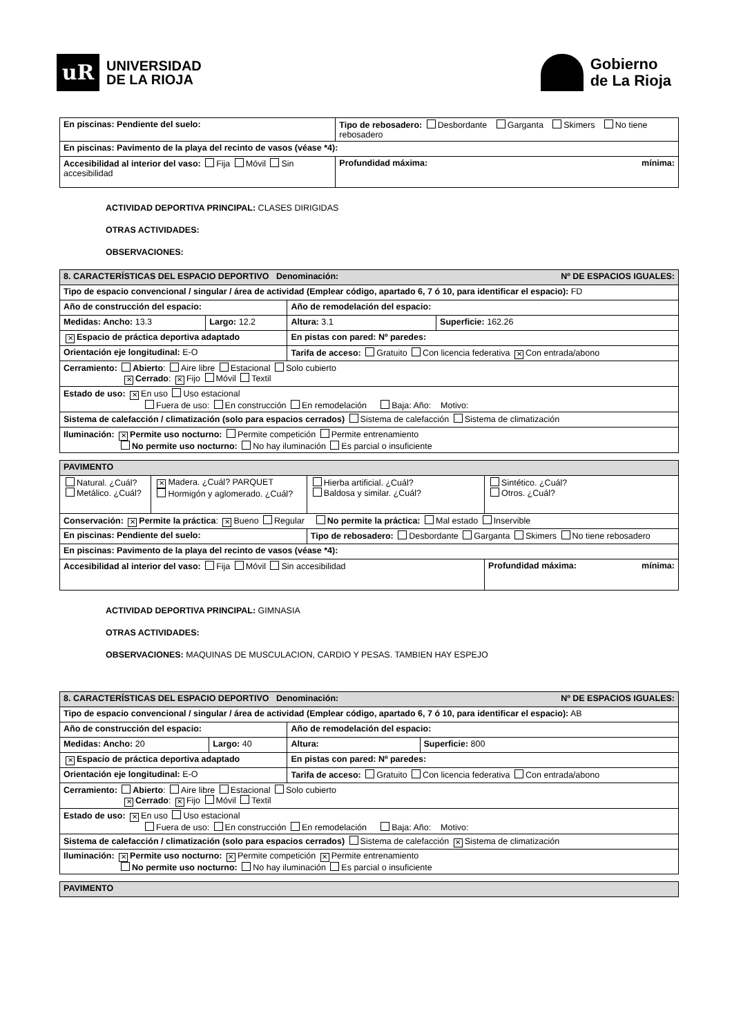uR
UNIVERSIDAD
DE LA RIOJA
Gobierno
de La Rioja
| En piscinas: Pendiente del suelo: | Tipo de rebosadero: Desbordante Garganta Skimers No tiene rebosadero | |
| En piscinas: Pavimento de la playa del recinto de vasos (véase *4): | | |
| Accesibilidad al interior del vaso: Fija Móvil Sin accesibilidad | | Profundidad máxima: mínima: |
ACTIVIDAD DEPORTIVA PRINCIPAL: CLASES DIRIGIDAS
OTRAS ACTIVIDADES:
OBSERVACIONES:
| 8. CARACTERÍSTICAS DEL ESPACIO DEPORTIVO Denominación: Nº DE ESPACIOS IGUALES: | | | |
| Tipo de espacio convencional / singular / área de actividad (Emplear código, apartado 6, 7 ó 10, para identificar el espacio): FD | | | |
| Año de construcción del espacio: | | Año de remodelación del espacio: | |
| Medidas: Ancho: 13.3 | Largo: 12.2 | Altura: 3.1 | Superficie: 162.26 |
| ✕ Espacio de práctica deportiva adaptado | | En pistas con pared: Nº paredes: | |
| Orientación eje longitudinal: E-O | | Tarifa de acceso: Gratuito Con licencia federativa ✕ Con entrada/abono | |
| Cerramiento: Abierto : Aire libre Estacional Solo cubierto ✕ Cerrado : ✕ Fijo Móvil Textil | | | |
| Estado de uso: ✕ En uso Uso estacional Fuera de uso: En construcción En remodelación Baja: Año: Motivo: | | | |
| Sistema de calefacción / climatización (solo para espacios cerrados) Sistema de calefacción Sistema de climatización | | | |
| Iluminación: ✕ Permite uso nocturno: Permite competición Permite entrenamiento No permite uso nocturno: No hay iluminación Es parcial o insuficiente | | | |
| PAVIMENTO | | | |
| Natural. ¿Cuál? Metálico. ¿Cuál? | ✕ Madera. ¿Cuál? PARQUET Hormigón y aglomerado. ¿Cuál? | Hierba artificial. ¿Cuál? Baldosa y similar. ¿Cuál? | Sintético. ¿Cuál? Otros. ¿Cuál? |
| Conservación: ✕ Permite la práctica : ✕ Bueno Regular No permite la práctica: Mal estado Inservible | | | |
| En piscinas: Pendiente del suelo: | | Tipo de rebosadero: Desbordante Garganta Skimers No tiene rebosadero | |
| En piscinas: Pavimento de la playa del recinto de vasos (véase *4): | | | |
| Accesibilidad al interior del vaso: Fija Móvil Sin accesibilidad | | | Profundidad máxima: mínima: |
ACTIVIDAD DEPORTIVA PRINCIPAL: GIMNASIA
OTRAS ACTIVIDADES:
OBSERVACIONES: MAQUINAS DE MUSCULACION, CARDIO Y PESAS. TAMBIEN HAY ESPEJO
| 8. CARACTERÍSTICAS DEL ESPACIO DEPORTIVO Denominación: Nº DE ESPACIOS IGUALES: | | | |
| Tipo de espacio convencional / singular / área de actividad (Emplear código, apartado 6, 7 ó 10, para identificar el espacio): AB | | | |
| Año de construcción del espacio: | | Año de remodelación del espacio: | |
| Medidas: Ancho: 20 | Largo: 40 | Altura: | Superficie: 800 |
| ✕ Espacio de práctica deportiva adaptado | | En pistas con pared: Nº paredes: | |
| Orientación eje longitudinal: E-O | | Tarifa de acceso: Gratuito Con licencia federativa Con entrada/abono | |
| Cerramiento: Abierto : Aire libre Estacional Solo cubierto ✕ Cerrado : ✕ Fijo Móvil Textil | | | |
| Estado de uso: ✕ En uso Uso estacional Fuera de uso: En construcción En remodelación Baja: Año: Motivo: | | | |
| Sistema de calefacción / climatización (solo para espacios cerrados) Sistema de calefacción ✕ Sistema de climatización | | | |
| Iluminación: ✕ Permite uso nocturno: ✕ Permite competición ✕ Permite entrenamiento No permite uso nocturno: No hay iluminación Es parcial o insuficiente | | | |
| PAVIMENTO |